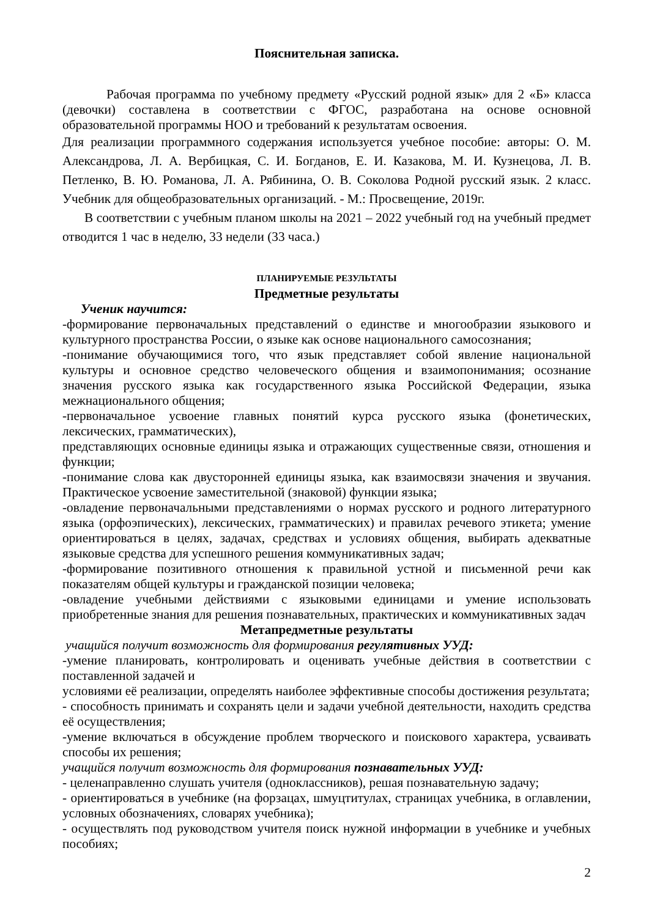Пояснительная записка.
Рабочая программа по учебному предмету «Русский родной язык» для 2 «Б» класса (девочки) составлена в соответствии с ФГОС, разработана на основе основной образовательной программы НОО и требований к результатам освоения.
Для реализации программного содержания используется учебное пособие: авторы: О. М. Александрова, Л. А. Вербицкая, С. И. Богданов, Е. И. Казакова, М. И. Кузнецова, Л. В. Петленко, В. Ю. Романова, Л. А. Рябинина, О. В. Соколова Родной русский язык. 2 класс. Учебник для общеобразовательных организаций. - М.: Просвещение, 2019г.
В соответствии с учебным планом школы на 2021 – 2022 учебный год на учебный предмет отводится 1 час в неделю, 33 недели (33 часа.)
ПЛАНИРУЕМЫЕ РЕЗУЛЬТАТЫ
Предметные результаты
Ученик научится:
-формирование первоначальных представлений о единстве и многообразии языкового и культурного пространства России, о языке как основе национального самосознания;
-понимание обучающимися того, что язык представляет собой явление национальной культуры и основное средство человеческого общения и взаимопонимания; осознание значения русского языка как государственного языка Российской Федерации, языка межнационального общения;
-первоначальное усвоение главных понятий курса русского языка (фонетических, лексических, грамматических),
представляющих основные единицы языка и отражающих существенные связи, отношения и функции;
-понимание слова как двусторонней единицы языка, как взаимосвязи значения и звучания. Практическое усвоение заместительной (знаковой) функции языка;
-овладение первоначальными представлениями о нормах русского и родного литературного языка (орфоэпических), лексических, грамматических) и правилах речевого этикета; умение ориентироваться в целях, задачах, средствах и условиях общения, выбирать адекватные языковые средства для успешного решения коммуникативных задач;
-формирование позитивного отношения к правильной устной и письменной речи как показателям общей культуры и гражданской позиции человека;
-овладение учебными действиями с языковыми единицами и умение использовать приобретенные знания для решения познавательных, практических и коммуникативных задач
Метапредметные результаты
учащийся получит возможность для формирования регулятивных УУД:
-умение планировать, контролировать и оценивать учебные действия в соответствии с поставленной задачей и
условиями её реализации, определять наиболее эффективные способы достижения результата;
- способность принимать и сохранять цели и задачи учебной деятельности, находить средства её осуществления;
-умение включаться в обсуждение проблем творческого и поискового характера, усваивать способы их решения;
учащийся получит возможность для формирования познавательных УУД:
- целенаправленно слушать учителя (одноклассников), решая познавательную задачу;
- ориентироваться в учебнике (на форзацах, шмуцтитулах, страницах учебника, в оглавлении, условных обозначениях, словарях учебника);
- осуществлять под руководством учителя поиск нужной информации в учебнике и учебных пособиях;
2